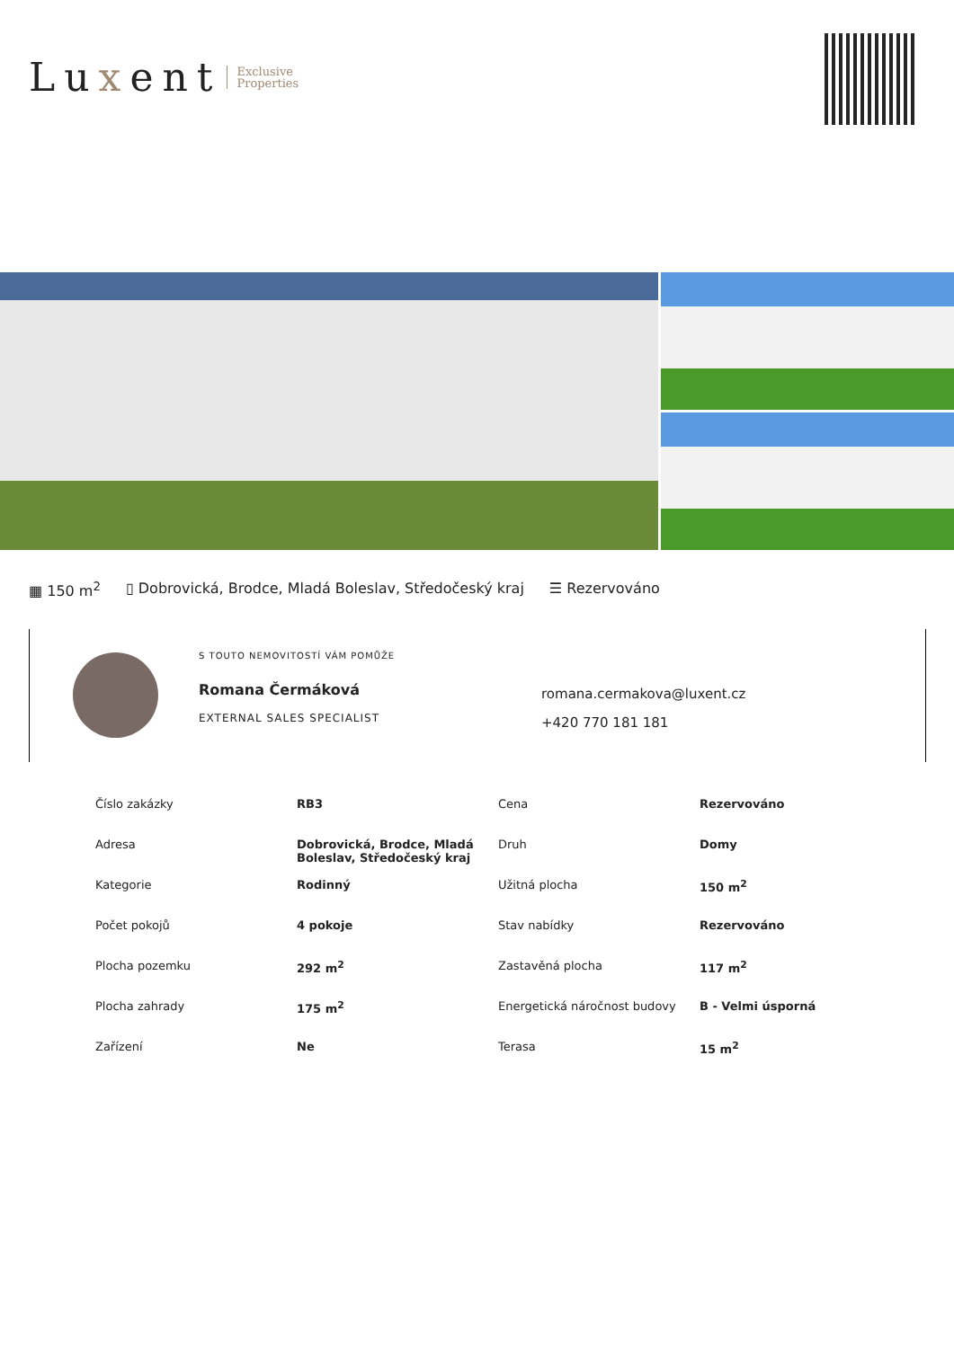Luxent Exclusive
Properties
▦ 150 m<sup>2</sup> ▯ Dobrovická, Brodce, Mladá Boleslav, Středočeský kraj ☰ Rezervováno
S TOUTO NEMOVITOSTÍ VÁM POMŮŽE
Romana Čermáková
EXTERNAL SALES SPECIALIST
romana.cermakova@luxent.cz
+420 770 181 181
| Číslo zakázky | RB3 | Cena | Rezervováno |
| Adresa | Dobrovická, Brodce, Mladá Boleslav, Středočeský kraj | Druh | Domy |
| Kategorie | Rodinný | Užitná plocha | 150 m<sup>2</sup> |
| Počet pokojů | 4 pokoje | Stav nabídky | Rezervováno |
| Plocha pozemku | 292 m<sup>2</sup> | Zastavěná plocha | 117 m<sup>2</sup> |
| Plocha zahrady | 175 m<sup>2</sup> | Energetická náročnost budovy | B - Velmi úsporná |
| Zařízení | Ne | Terasa | 15 m<sup>2</sup> |